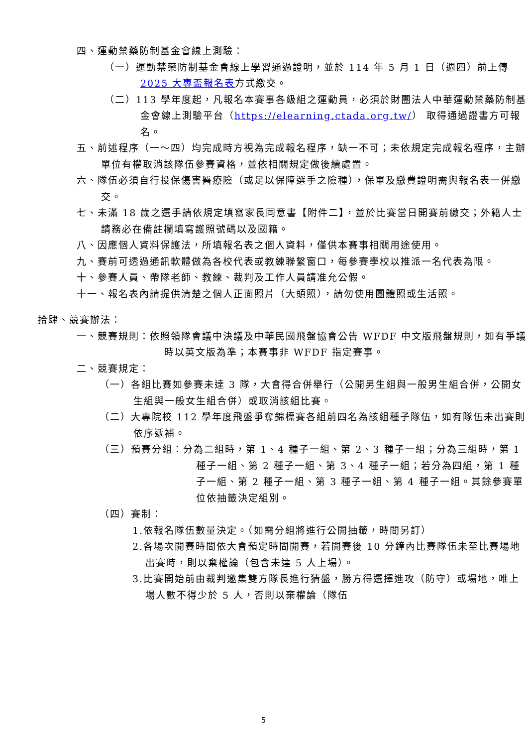四、運動禁藥防制基金會線上測驗：
（一）運動禁藥防制基金會線上學習通過證明，並於 114 年 5 月 1 日（週四）前上傳 2025 大專盃報名表方式繳交。
（二）113 學年度起，凡報名本賽事各級組之運動員，必須於財團法人中華運動禁藥防制基金會線上測驗平台（https://elearning.ctada.org.tw/） 取得通過證書方可報名。
五、前述程序（一～四）均完成時方視為完成報名程序，缺一不可；未依規定完成報名程序，主辦單位有權取消該隊伍參賽資格，並依相關規定做後續處置。
六、隊伍必須自行投保傷害醫療險（或足以保障選手之險種），保單及繳費證明需與報名表一併繳交。
七、未滿 18 歲之選手請依規定填寫家長同意書【附件二】，並於比賽當日開賽前繳交；外籍人士請務必在備註欄填寫護照號碼以及國籍。
八、因應個人資料保護法，所填報名表之個人資料，僅供本賽事相關用途使用。
九、賽前可透過通訊軟體做為各校代表或教練聯繫窗口，每參賽學校以推派一名代表為限。
十、參賽人員、帶隊老師、教練、裁判及工作人員請准允公假。
十一、報名表內請提供清楚之個人正面照片（大頭照），請勿使用團體照或生活照。
拾肆、競賽辦法：
一、競賽規則：依照領隊會議中決議及中華民國飛盤協會公告 WFDF 中文版飛盤規則，如有爭議時以英文版為準；本賽事非 WFDF 指定賽事。
二、競賽規定：
（一）各組比賽如參賽未達 3 隊，大會得合併舉行（公開男生組與一般男生組合併，公開女生組與一般女生組合併）或取消該組比賽。
（二）大專院校 112 學年度飛盤爭奪錦標賽各組前四名為該組種子隊伍，如有隊伍未出賽則依序遞補。
（三）預賽分組：分為二組時，第 1、4 種子一組、第 2、3 種子一組；分為三組時，第 1 種子一組、第 2 種子一組、第 3、4 種子一組；若分為四組，第 1 種子一組、第 2 種子一組、第 3 種子一組、第 4 種子一組。其餘參賽單位依抽籤決定組別。
（四）賽制：
1.依報名隊伍數量決定。（如需分組將進行公開抽籤，時間另訂）
2.各場次開賽時間依大會預定時間開賽，若開賽後 10 分鐘內比賽隊伍未至比賽場地出賽時，則以棄權論（包含未達 5 人上場）。
3.比賽開始前由裁判邀集雙方隊長進行猜盤，勝方得選擇進攻（防守）或場地，唯上場人數不得少於 5 人，否則以棄權論（隊伍
5